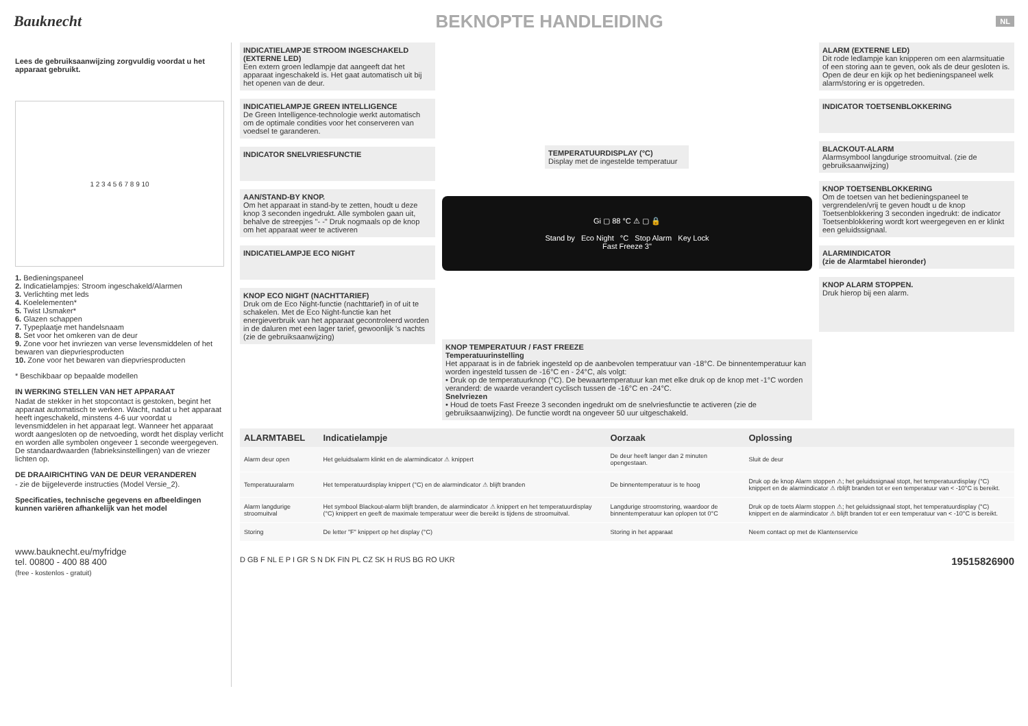Bauknecht
BEKNOPTE HANDLEIDING
NL
Lees de gebruiksaanwijzing zorgvuldig voordat u het apparaat gebruikt.
1 2 3 4 5 6 7 8 9 10
1. Bedieningspaneel
2. Indicatielampjes: Stroom ingeschakeld/Alarmen
3. Verlichting met leds
4. Koelelementen*
5. Twist IJsmaker*
6. Glazen schappen
7. Typeplaatje met handelsnaam
8. Set voor het omkeren van de deur
9. Zone voor het invriezen van verse levensmiddelen of het bewaren van diepvriesproducten
10. Zone voor het bewaren van diepvriesproducten
* Beschikbaar op bepaalde modellen
IN WERKING STELLEN VAN HET APPARAAT
Nadat de stekker in het stopcontact is gestoken, begint het apparaat automatisch te werken. Wacht, nadat u het apparaat heeft ingeschakeld, minstens 4-6 uur voordat u levensmiddelen in het apparaat legt. Wanneer het apparaat wordt aangesloten op de netvoeding, wordt het display verlicht en worden alle symbolen ongeveer 1 seconde weergegeven. De standaardwaarden (fabrieksinstellingen) van de vriezer lichten op.
DE DRAAIRICHTING VAN DE DEUR VERANDEREN
- zie de bijgeleverde instructies (Model Versie_2).
Specificaties, technische gegevens en afbeeldingen kunnen variëren afhankelijk van het model
www.bauknecht.eu/myfridge
tel. 00800 - 400 88 400
(free - kostenlos - gratuit)
INDICATIELAMPJE STROOM INGESCHAKELD (EXTERNE LED)
Een extern groen ledlampje dat aangeeft dat het apparaat ingeschakeld is. Het gaat automatisch uit bij het openen van de deur.
INDICATIELAMPJE GREEN INTELLIGENCE
De Green Intelligence-technologie werkt automatisch om de optimale condities voor het conserveren van voedsel te garanderen.
INDICATOR SNELVRIESFUNCTIE
AAN/STAND-BY KNOP.
Om het apparaat in stand-by te zetten, houdt u deze knop 3 seconden ingedrukt. Alle symbolen gaan uit, behalve de streepjes "- -" Druk nogmaals op de knop om het apparaat weer te activeren
INDICATIELAMPJE ECO NIGHT
KNOP ECO NIGHT (NACHTTARIEF)
Druk om de Eco Night-functie (nachttarief) in of uit te schakelen. Met de Eco Night-functie kan het energieverbruik van het apparaat gecontroleerd worden in de daluren met een lager tarief, gewoonlijk 's nachts (zie de gebruiksaanwijzing)
TEMPERATUURDISPLAY (°C)
Display met de ingestelde temperatuur
Gi ▢ 88 °C ⚠ ▢ 🔒
Stand by Eco Night °C Stop Alarm Key Lock
Fast Freeze 3"
KNOP TEMPERATUUR / FAST FREEZE
Temperatuurinstelling
Het apparaat is in de fabriek ingesteld op de aanbevolen temperatuur van -18°C. De binnentemperatuur kan worden ingesteld tussen de -16°C en - 24°C, als volgt:
• Druk op de temperatuurknop (°C). De bewaartemperatuur kan met elke druk op de knop met -1°C worden veranderd: de waarde verandert cyclisch tussen de -16°C en -24°C.
Snelvriezen
• Houd de toets Fast Freeze 3 seconden ingedrukt om de snelvriesfunctie te activeren (zie de gebruiksaanwijzing). De functie wordt na ongeveer 50 uur uitgeschakeld.
ALARM (EXTERNE LED)
Dit rode ledlampje kan knipperen om een alarmsituatie of een storing aan te geven, ook als de deur gesloten is. Open de deur en kijk op het bedieningspaneel welk alarm/storing er is opgetreden.
INDICATOR TOETSENBLOKKERING
BLACKOUT-ALARM
Alarmsymbool langdurige stroomuitval. (zie de gebruiksaanwijzing)
KNOP TOETSENBLOKKERING
Om de toetsen van het bedieningspaneel te vergrendelen/vrij te geven houdt u de knop Toetsenblokkering 3 seconden ingedrukt: de indicator Toetsenblokkering wordt kort weergegeven en er klinkt een geluidssignaal.
ALARMINDICATOR
(zie de Alarmtabel hieronder)
KNOP ALARM STOPPEN.
Druk hierop bij een alarm.
| ALARMTABEL | Indicatielampje | Oorzaak | Oplossing |
| --- | --- | --- | --- |
| Alarm deur open | Het geluidsalarm klinkt en de alarmindicator ⚠ knippert | De deur heeft langer dan 2 minuten opengestaan. | Sluit de deur |
| Temperatuuralarm | Het temperatuurdisplay knippert (°C) en de alarmindicator ⚠ blijft branden | De binnentemperatuur is te hoog | Druk op de knop Alarm stoppen ⚠; het geluidssignaal stopt, het temperatuurdisplay (°C) knippert en de alarmindicator ⚠ rblijft branden tot er een temperatuur van < -10°C is bereikt. |
| Alarm langdurige stroomuitval | Het symbool Blackout-alarm blijft branden, de alarmindicator ⚠ knippert en het temperatuurdisplay (°C) knippert en geeft de maximale temperatuur weer die bereikt is tijdens de stroomuitval. | Langdurige stroomstoring, waardoor de binnentemperatuur kan oplopen tot 0°C | Druk op de toets Alarm stoppen ⚠; het geluidssignaal stopt, het temperatuurdisplay (°C) knippert en de alarmindicator ⚠ blijft branden tot er een temperatuur van < -10°C is bereikt. |
| Storing | De letter "F" knippert op het display (°C) | Storing in het apparaat | Neem contact op met de Klantenservice |
D GB F NL E P I GR S N DK FIN PL CZ SK H RUS BG RO UKR 19515826900